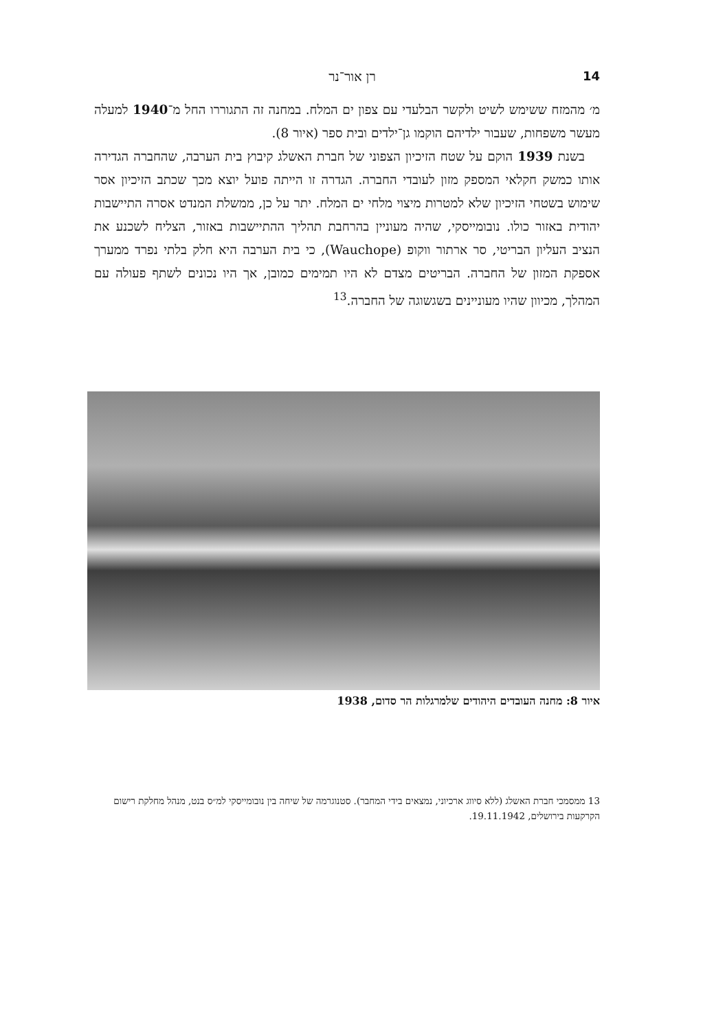14 רן אור־נר
מ׳ מהמזח ששימש לשיט ולקשר הבלעדי עם צפון ים המלח. במחנה זה התגוררו החל מ־1940 למעלה מעשר משפחות, שעבור ילדיהם הוקמו גן־ילדים ובית ספר (איור 8).
בשנת 1939 הוקם על שטח הזיכיון הצפוני של חברת האשלג קיבוץ בית הערבה, שהחברה הגדירה אותו כמשק חקלאי המספק מזון לעובדי החברה. הגדרה זו הייתה פועל יוצא מכך שכתב הזיכיון אסר שימוש בשטחי הזיכיון שלא למטרות מיצוי מלחי ים המלח. יתר על כן, ממשלת המנדט אסרה התיישבות יהודית באזור כולו. נובומייסקי, שהיה מעוניין בהרחבת תהליך ההתיישבות באזור, הצליח לשכנע את הנציב העליון הבריטי, סר ארתור ווקופ (Wauchope), כי בית הערבה היא חלק בלתי נפרד ממערך אספקת המזון של החברה. הבריטים מצדם לא היו תמימים כמובן, אך היו נכונים לשתף פעולה עם המהלך, מכיוון שהיו מעוניינים בשגשוגה של החברה.<sup>13</sup>
איור 8: מחנה העובדים היהודים שלמרגלות הר סדום, 1938
13 ממסמכי חברת האשלג (ללא סיווג ארכיוני, נמצאים בידי המחבר). סטנוגרמה של שיחה בין נובומייסקי למ״ס בנט, מנהל מחלקת רישום הקרקעות בירושלים, 19.11.1942.